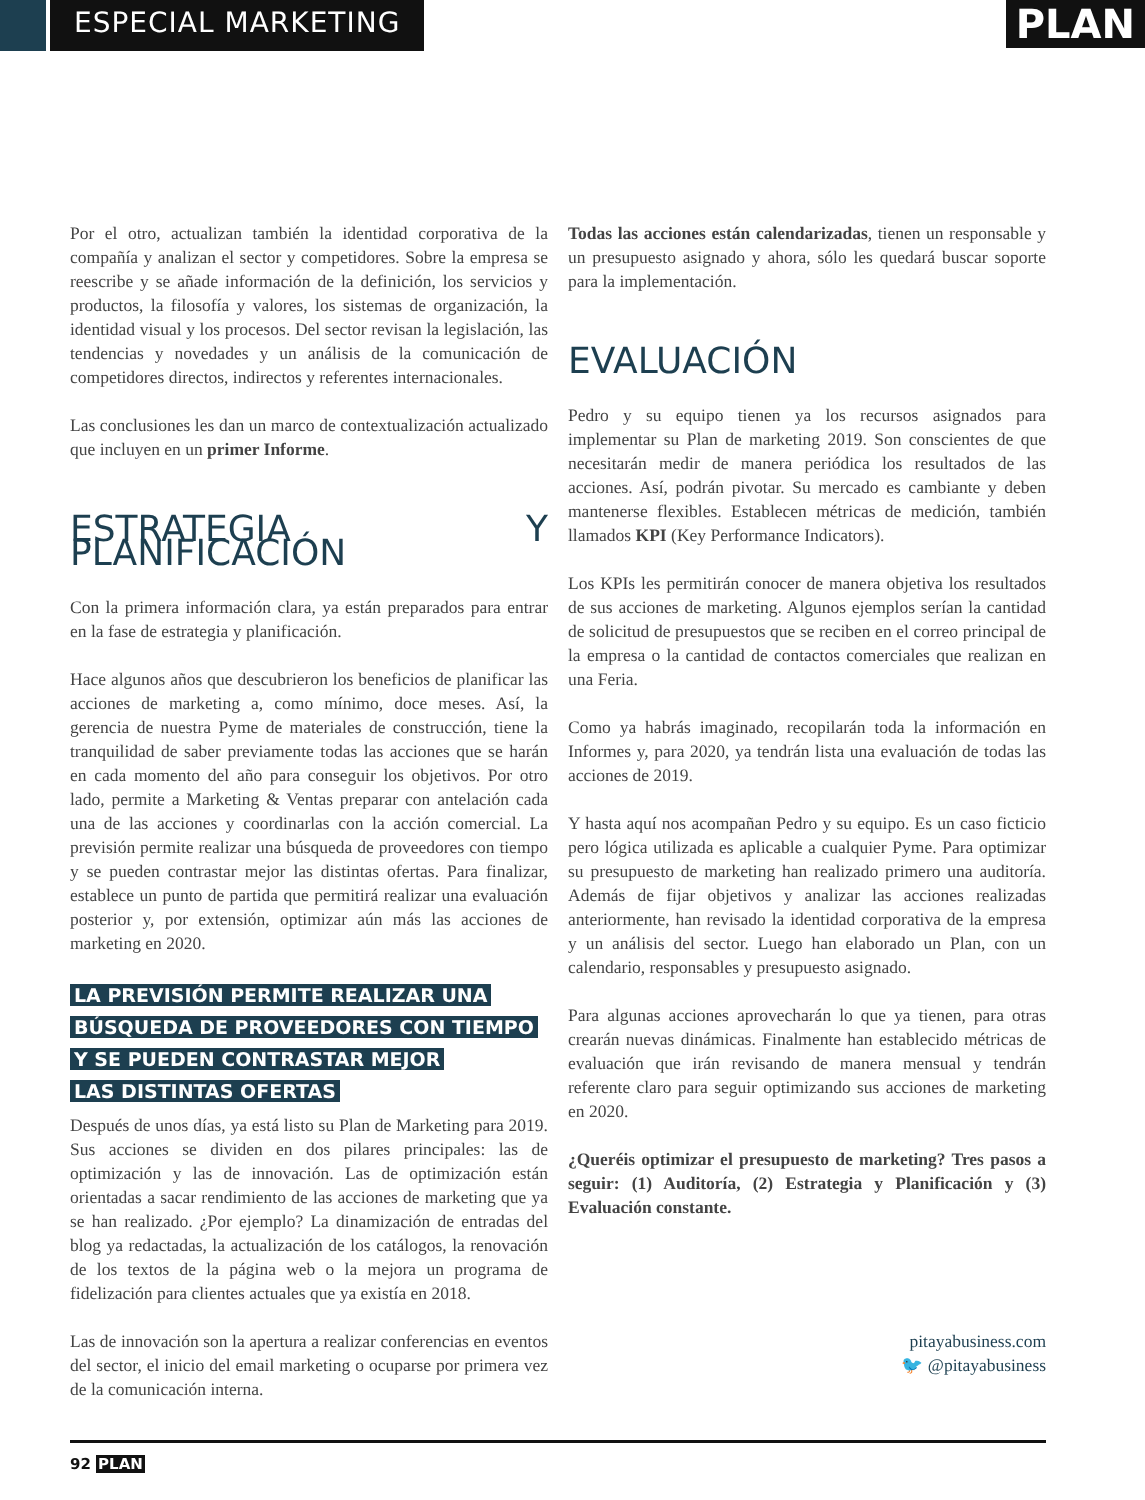ESPECIAL MARKETING
PLAN
Por el otro, actualizan también la identidad corporativa de la compañía y analizan el sector y competidores. Sobre la empresa se reescribe y se añade información de la definición, los servicios y productos, la filosofía y valores, los sistemas de organización, la identidad visual y los procesos. Del sector revisan la legislación, las tendencias y novedades y un análisis de la comunicación de competidores directos, indirectos y referentes internacionales.
Las conclusiones les dan un marco de contextualización actualizado que incluyen en un primer Informe.
ESTRATEGIA Y PLANIFICACIÓN
Con la primera información clara, ya están preparados para entrar en la fase de estrategia y planificación.
Hace algunos años que descubrieron los beneficios de planificar las acciones de marketing a, como mínimo, doce meses. Así, la gerencia de nuestra Pyme de materiales de construcción, tiene la tranquilidad de saber previamente todas las acciones que se harán en cada momento del año para conseguir los objetivos. Por otro lado, permite a Marketing & Ventas preparar con antelación cada una de las acciones y coordinarlas con la acción comercial. La previsión permite realizar una búsqueda de proveedores con tiempo y se pueden contrastar mejor las distintas ofertas. Para finalizar, establece un punto de partida que permitirá realizar una evaluación posterior y, por extensión, optimizar aún más las acciones de marketing en 2020.
LA PREVISIÓN PERMITE REALIZAR UNA
BÚSQUEDA DE PROVEEDORES CON TIEMPO
Y SE PUEDEN CONTRASTAR MEJOR
LAS DISTINTAS OFERTAS
Después de unos días, ya está listo su Plan de Marketing para 2019. Sus acciones se dividen en dos pilares principales: las de optimización y las de innovación. Las de optimización están orientadas a sacar rendimiento de las acciones de marketing que ya se han realizado. ¿Por ejemplo? La dinamización de entradas del blog ya redactadas, la actualización de los catálogos, la renovación de los textos de la página web o la mejora un programa de fidelización para clientes actuales que ya existía en 2018.
Las de innovación son la apertura a realizar conferencias en eventos del sector, el inicio del email marketing o ocuparse por primera vez de la comunicación interna.
Todas las acciones están calendarizadas, tienen un responsable y un presupuesto asignado y ahora, sólo les quedará buscar soporte para la implementación.
EVALUACIÓN
Pedro y su equipo tienen ya los recursos asignados para implementar su Plan de marketing 2019. Son conscientes de que necesitarán medir de manera periódica los resultados de las acciones. Así, podrán pivotar. Su mercado es cambiante y deben mantenerse flexibles. Establecen métricas de medición, también llamados KPI (Key Performance Indicators).
Los KPIs les permitirán conocer de manera objetiva los resultados de sus acciones de marketing. Algunos ejemplos serían la cantidad de solicitud de presupuestos que se reciben en el correo principal de la empresa o la cantidad de contactos comerciales que realizan en una Feria.
Como ya habrás imaginado, recopilarán toda la información en Informes y, para 2020, ya tendrán lista una evaluación de todas las acciones de 2019.
Y hasta aquí nos acompañan Pedro y su equipo. Es un caso ficticio pero lógica utilizada es aplicable a cualquier Pyme. Para optimizar su presupuesto de marketing han realizado primero una auditoría. Además de fijar objetivos y analizar las acciones realizadas anteriormente, han revisado la identidad corporativa de la empresa y un análisis del sector. Luego han elaborado un Plan, con un calendario, responsables y presupuesto asignado.
Para algunas acciones aprovecharán lo que ya tienen, para otras crearán nuevas dinámicas. Finalmente han establecido métricas de evaluación que irán revisando de manera mensual y tendrán referente claro para seguir optimizando sus acciones de marketing en 2020.
¿Queréis optimizar el presupuesto de marketing? Tres pasos a seguir: (1) Auditoría, (2) Estrategia y Planificación y (3) Evaluación constante.
pitayabusiness.com
🐦 @pitayabusiness
92 PLAN